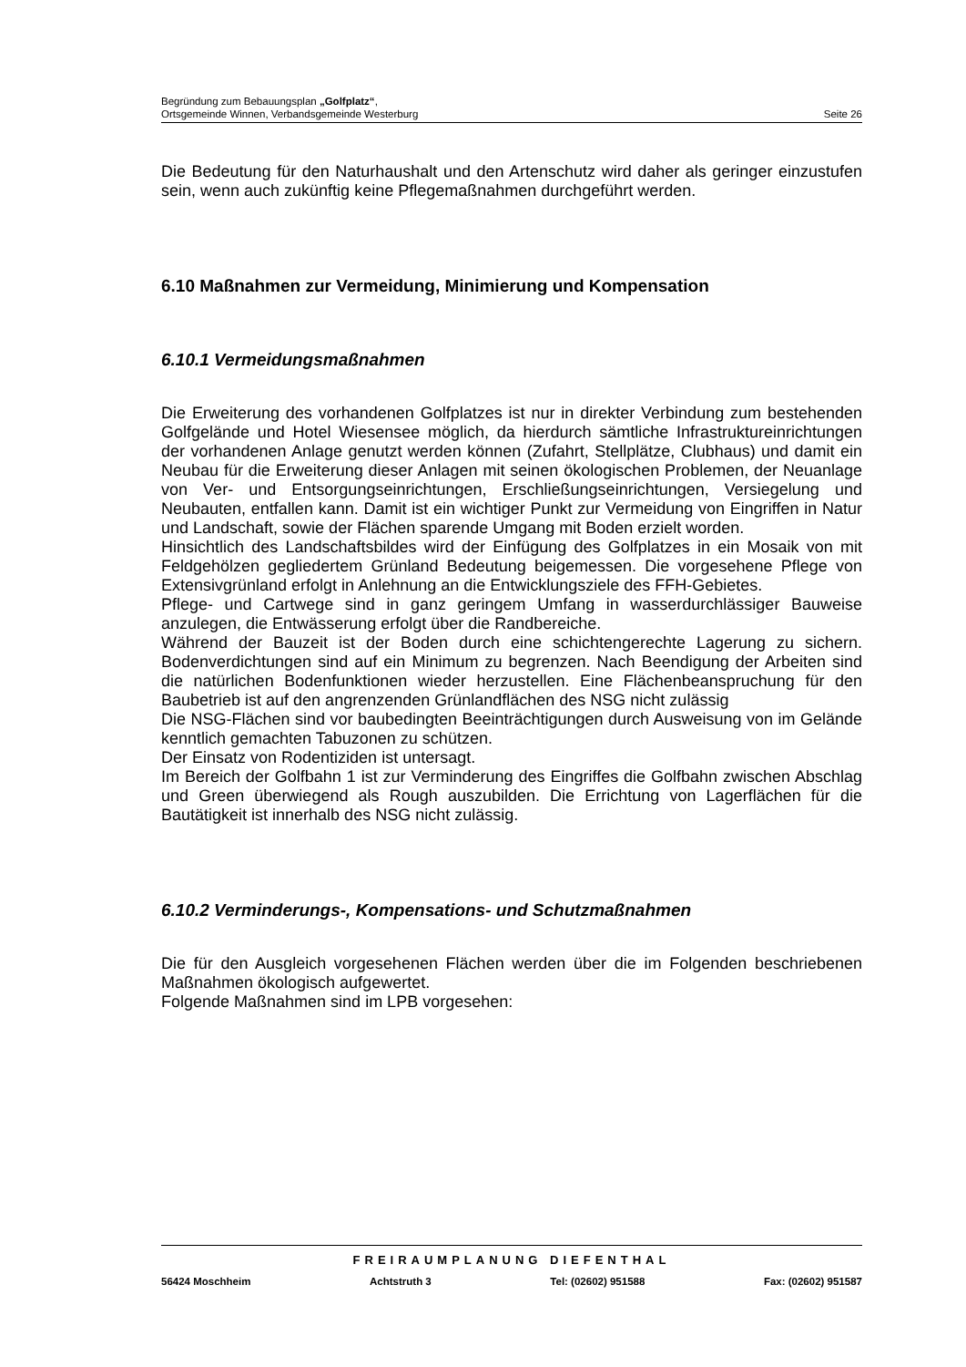Begründung zum Bebauungsplan „Golfplatz“,
Ortsgemeinde Winnen, Verbandsgemeinde Westerburg Seite 26
Die Bedeutung für den Naturhaushalt und den Artenschutz wird daher als geringer einzustufen sein, wenn auch zukünftig keine Pflegemaßnahmen durchgeführt werden.
6.10 Maßnahmen zur Vermeidung, Minimierung und Kompensation
6.10.1 Vermeidungsmaßnahmen
Die Erweiterung des vorhandenen Golfplatzes ist nur in direkter Verbindung zum bestehenden Golfgelände und Hotel Wiesensee möglich, da hierdurch sämtliche Infrastruktureinrichtungen der vorhandenen Anlage genutzt werden können (Zufahrt, Stellplätze, Clubhaus) und damit ein Neubau für die Erweiterung dieser Anlagen mit seinen ökologischen Problemen, der Neuanlage von Ver- und Entsorgungseinrichtungen, Erschließungseinrichtungen, Versiegelung und Neubauten, entfallen kann. Damit ist ein wichtiger Punkt zur Vermeidung von Eingriffen in Natur und Landschaft, sowie der Flächen sparende Umgang mit Boden erzielt worden.
Hinsichtlich des Landschaftsbildes wird der Einfügung des Golfplatzes in ein Mosaik von mit Feldgehölzen gegliedertem Grünland Bedeutung beigemessen. Die vorgesehene Pflege von Extensivgrünland erfolgt in Anlehnung an die Entwicklungsziele des FFH-Gebietes.
Pflege- und Cartwege sind in ganz geringem Umfang in wasserdurchlässiger Bauweise anzulegen, die Entwässerung erfolgt über die Randbereiche.
Während der Bauzeit ist der Boden durch eine schichtengerechte Lagerung zu sichern. Bodenverdichtungen sind auf ein Minimum zu begrenzen. Nach Beendigung der Arbeiten sind die natürlichen Bodenfunktionen wieder herzustellen. Eine Flächenbeanspruchung für den Baubetrieb ist auf den angrenzenden Grünlandflächen des NSG nicht zulässig
Die NSG-Flächen sind vor baubedingten Beeinträchtigungen durch Ausweisung von im Gelände kenntlich gemachten Tabuzonen zu schützen.
Der Einsatz von Rodentiziden ist untersagt.
Im Bereich der Golfbahn 1 ist zur Verminderung des Eingriffes die Golfbahn zwischen Abschlag und Green überwiegend als Rough auszubilden. Die Errichtung von Lagerflächen für die Bautätigkeit ist innerhalb des NSG nicht zulässig.
6.10.2 Verminderungs-, Kompensations- und Schutzmaßnahmen
Die für den Ausgleich vorgesehenen Flächen werden über die im Folgenden beschriebenen Maßnahmen ökologisch aufgewertet.
Folgende Maßnahmen sind im LPB vorgesehen:
FREIRAUMPLANUNG DIEFENTHAL
56424 Moschheim Achtstruth 3 Tel: (02602) 951588 Fax: (02602) 951587